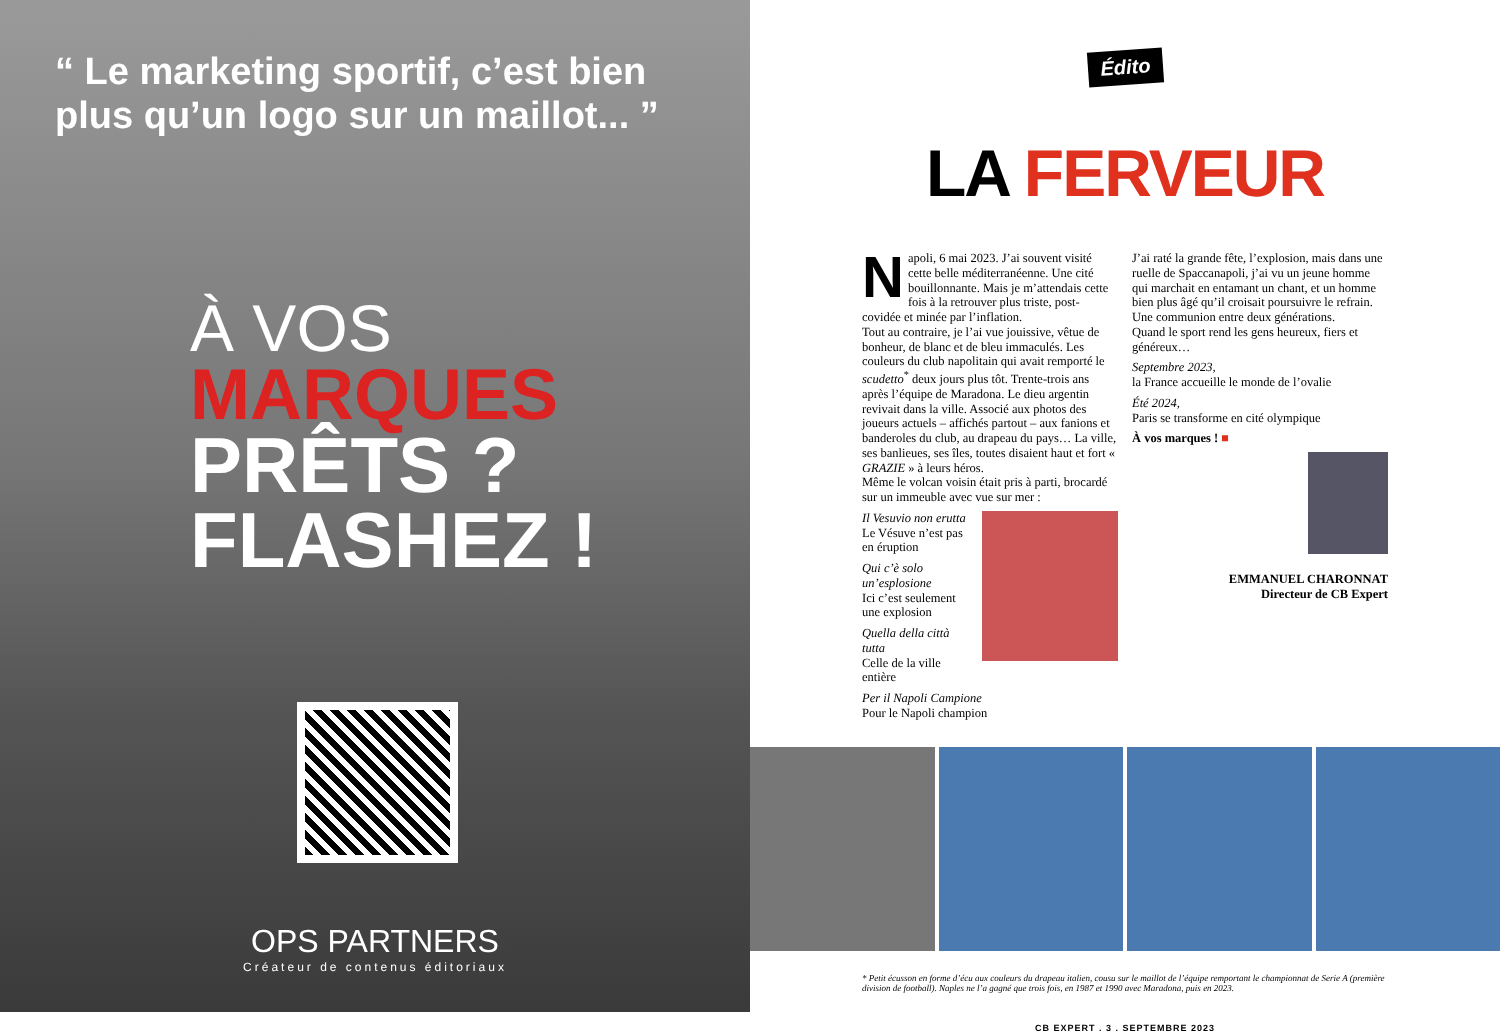“ Le marketing sportif, c’est bien plus qu’un logo sur un maillot... ”
À VOS
MARQUES
PRÊTS ?
FLASHEZ !
OPS PARTNERS
Créateur de contenus éditoriaux
Édito
LA FERVEUR
Napoli, 6 mai 2023. J’ai souvent visité cette belle méditerranéenne. Une cité bouillonnante. Mais je m’attendais cette fois à la retrouver plus triste, post-covidée et minée par l’inflation.
Tout au contraire, je l’ai vue jouissive, vêtue de bonheur, de blanc et de bleu immaculés. Les couleurs du club napolitain qui avait remporté le scudetto<sup>*</sup> deux jours plus tôt. Trente-trois ans après l’équipe de Maradona. Le dieu argentin revivait dans la ville. Associé aux photos des joueurs actuels – affichés partout – aux fanions et banderoles du club, au drapeau du pays… La ville, ses banlieues, ses îles, toutes disaient haut et fort « GRAZIE » à leurs héros.
Même le volcan voisin était pris à parti, brocardé sur un immeuble avec vue sur mer :
Il Vesuvio non erutta
Le Vésuve n’est pas en éruption
Qui c’è solo un’esplosione
Ici c’est seulement une explosion
Quella della città tutta
Celle de la ville entière
Per il Napoli Campione
Pour le Napoli champion
J’ai raté la grande fête, l’explosion, mais dans une ruelle de Spaccanapoli, j’ai vu un jeune homme qui marchait en entamant un chant, et un homme bien plus âgé qu’il croisait poursuivre le refrain. Une communion entre deux générations.
Quand le sport rend les gens heureux, fiers et généreux…
Septembre 2023,
la France accueille le monde de l’ovalie
Été 2024,
Paris se transforme en cité olympique
À vos marques ! ■
EMMANUEL CHARONNAT
Directeur de CB Expert
* Petit écusson en forme d’écu aux couleurs du drapeau italien, cousu sur le maillot de l’équipe remportant le championnat de Serie A (première division de football). Naples ne l’a gagné que trois fois, en 1987 et 1990 avec Maradona, puis en 2023.
CB EXPERT . 3 . SEPTEMBRE 2023